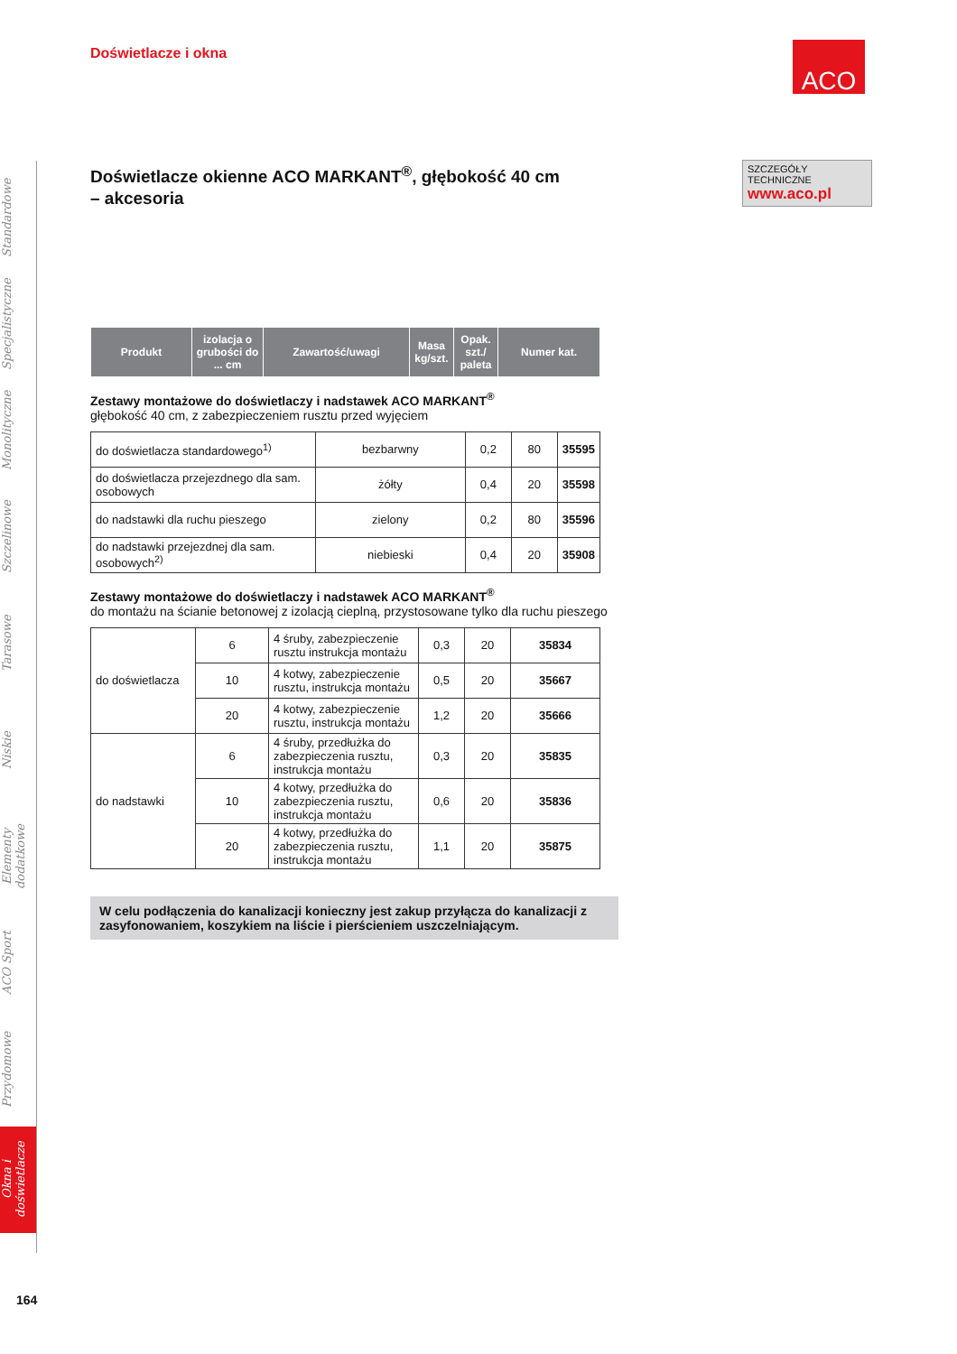ACO
SZCZEGÓŁY TECHNICZNE
www.aco.pl
Standardowe
Specjalistyczne
Monolityczne
Szczelinowe
Tarasowe
Niskie
Elementy dodatkowe
ACO Sport
Przydomowe
Okna i doświetlacze
Doświetlacze i okna
Doświetlacze okienne ACO MARKANT<sup>®</sup>, głębokość 40 cm
– akcesoria
| Produkt | izolacja o grubości do ... cm | Zawartość/uwagi | Masa kg/szt. | Opak. szt./ paleta | Numer kat. |
| --- | --- | --- | --- | --- | --- |
Zestawy montażowe do doświetlaczy i nadstawek ACO MARKANT<sup>®</sup>
głębokość 40 cm, z zabezpieczeniem rusztu przed wyjęciem
| do doświetlacza standardowego<sup>1)</sup> | bezbarwny | 0,2 | 80 | 35595 |
| do doświetlacza przejezdnego dla sam. osobowych | żółty | 0,4 | 20 | 35598 |
| do nadstawki dla ruchu pieszego | zielony | 0,2 | 80 | 35596 |
| do nadstawki przejezdnej dla sam. osobowych<sup>2)</sup> | niebieski | 0,4 | 20 | 35908 |
Zestawy montażowe do doświetlaczy i nadstawek ACO MARKANT<sup>®</sup>
do montażu na ścianie betonowej z izolacją cieplną, przystosowane tylko dla ruchu pieszego
| do doświetlacza | 6 | 4 śruby, zabezpieczenie rusztu instrukcja montażu | 0,3 | 20 | 35834 |
| | 10 | 4 kotwy, zabezpieczenie rusztu, instrukcja montażu | 0,5 | 20 | 35667 |
| | 20 | 4 kotwy, zabezpieczenie rusztu, instrukcja montażu | 1,2 | 20 | 35666 |
| do nadstawki | 6 | 4 śruby, przedłużka do zabezpieczenia rusztu, instrukcja montażu | 0,3 | 20 | 35835 |
| | 10 | 4 kotwy, przedłużka do zabezpieczenia rusztu, instrukcja montażu | 0,6 | 20 | 35836 |
| | 20 | 4 kotwy, przedłużka do zabezpieczenia rusztu, instrukcja montażu | 1,1 | 20 | 35875 |
W celu podłączenia do kanalizacji konieczny jest zakup przyłącza do kanalizacji z zasyfonowaniem, koszykiem na liście i pierścieniem uszczelniającym.
164